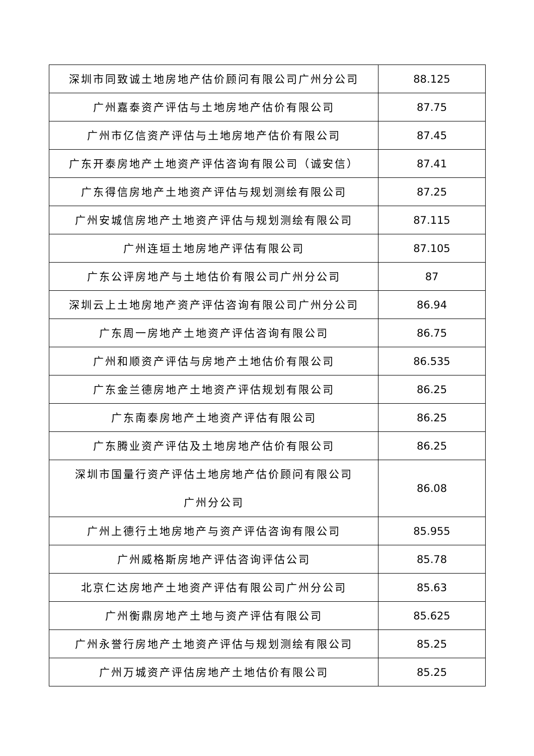| 深圳市同致诚土地房地产估价顾问有限公司广州分公司 | 88.125 |
| 广州嘉泰资产评估与土地房地产估价有限公司 | 87.75 |
| 广州市亿信资产评估与土地房地产估价有限公司 | 87.45 |
| 广东开泰房地产土地资产评估咨询有限公司（诚安信） | 87.41 |
| 广东得信房地产土地资产评估与规划测绘有限公司 | 87.25 |
| 广州安城信房地产土地资产评估与规划测绘有限公司 | 87.115 |
| 广州连垣土地房地产评估有限公司 | 87.105 |
| 广东公评房地产与土地估价有限公司广州分公司 | 87 |
| 深圳云上土地房地产资产评估咨询有限公司广州分公司 | 86.94 |
| 广东周一房地产土地资产评估咨询有限公司 | 86.75 |
| 广州和顺资产评估与房地产土地估价有限公司 | 86.535 |
| 广东金兰德房地产土地资产评估规划有限公司 | 86.25 |
| 广东南泰房地产土地资产评估有限公司 | 86.25 |
| 广东腾业资产评估及土地房地产估价有限公司 | 86.25 |
| 深圳市国量行资产评估土地房地产估价顾问有限公司 广州分公司 | 86.08 |
| 广州上德行土地房地产与资产评估咨询有限公司 | 85.955 |
| 广州威格斯房地产评估咨询评估公司 | 85.78 |
| 北京仁达房地产土地资产评估有限公司广州分公司 | 85.63 |
| 广州衡鼎房地产土地与资产评估有限公司 | 85.625 |
| 广州永誉行房地产土地资产评估与规划测绘有限公司 | 85.25 |
| 广州万城资产评估房地产土地估价有限公司 | 85.25 |